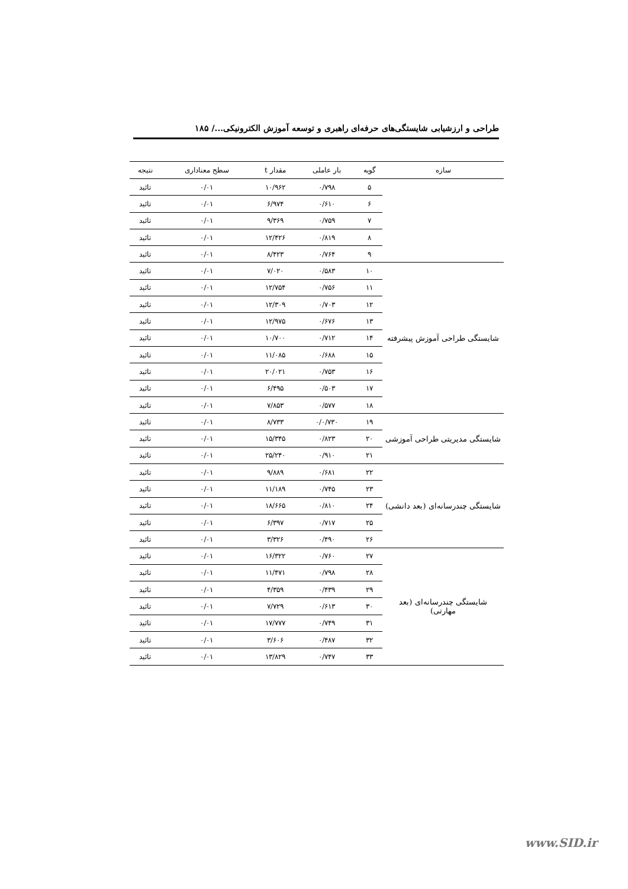طراحی و ارزشیابی شایستگی‌های حرفه‌ای راهبری و توسعه آموزش الکترونیکی.../ ۱۸۵
| سازه | گویه | بار عاملی | مقدار t | سطح معناداری | نتیجه |
| --- | --- | --- | --- | --- | --- |
| | ۵ | ۰/۷۹۸ | ۱۰/۹۶۲ | ۰/۰۱ | تائید |
| | ۶ | ۰/۶۱۰ | ۶/۹۷۴ | ۰/۰۱ | تائید |
| | ۷ | ۰/۷۵۹ | ۹/۳۶۹ | ۰/۰۱ | تائید |
| | ۸ | ۰/۸۱۹ | ۱۲/۴۲۶ | ۰/۰۱ | تائید |
| | ۹ | ۰/۷۶۴ | ۸/۴۲۳ | ۰/۰۱ | تائید |
| شایستگی طراحی آموزش پیشرفته | ۱۰ | ۰/۵۸۳ | ۷/۰۲۰ | ۰/۰۱ | تائید |
| | ۱۱ | ۰/۷۵۶ | ۱۲/۷۵۴ | ۰/۰۱ | تائید |
| | ۱۲ | ۰/۷۰۳ | ۱۲/۳۰۹ | ۰/۰۱ | تائید |
| | ۱۳ | ۰/۶۷۶ | ۱۲/۹۷۵ | ۰/۰۱ | تائید |
| | ۱۴ | ۰/۷۱۲ | ۱۰/۷۰۰ | ۰/۰۱ | تائید |
| | ۱۵ | ۰/۶۸۸ | ۱۱/۰۸۵ | ۰/۰۱ | تائید |
| | ۱۶ | ۰/۷۵۳ | ۲۰/۰۲۱ | ۰/۰۱ | تائید |
| | ۱۷ | ۰/۵۰۳ | ۶/۴۹۵ | ۰/۰۱ | تائید |
| | ۱۸ | ۰/۵۷۷ | ۷/۸۵۳ | ۰/۰۱ | تائید |
| شایستگی مدیریتی طراحی آموزشی | ۱۹ | ۰/۰/۷۳۰ | ۸/۷۳۳ | ۰/۰۱ | تائید |
| | ۲۰ | ۰/۸۲۳ | ۱۵/۳۴۵ | ۰/۰۱ | تائید |
| | ۲۱ | ۰/۹۱۰ | ۲۵/۲۴۰ | ۰/۰۱ | تائید |
| شایستگی چندرسانه‌ای (بعد دانشی) | ۲۲ | ۰/۶۸۱ | ۹/۸۸۹ | ۰/۰۱ | تائید |
| | ۲۳ | ۰/۷۴۵ | ۱۱/۱۸۹ | ۰/۰۱ | تائید |
| | ۲۴ | ۰/۸۱۰ | ۱۸/۶۶۵ | ۰/۰۱ | تائید |
| | ۲۵ | ۰/۷۱۷ | ۶/۳۹۷ | ۰/۰۱ | تائید |
| | ۲۶ | ۰/۴۹۰ | ۳/۳۲۶ | ۰/۰۱ | تائید |
| شایستگی چندرسانه‌ای (بعد مهارتی) | ۲۷ | ۰/۷۶۰ | ۱۶/۳۲۲ | ۰/۰۱ | تائید |
| | ۲۸ | ۰/۷۹۸ | ۱۱/۴۷۱ | ۰/۰۱ | تائید |
| | ۲۹ | ۰/۴۳۹ | ۴/۳۵۹ | ۰/۰۱ | تائید |
| | ۳۰ | ۰/۶۱۳ | ۷/۷۲۹ | ۰/۰۱ | تائید |
| | ۳۱ | ۰/۷۴۹ | ۱۷/۷۷۷ | ۰/۰۱ | تائید |
| | ۳۲ | ۰/۴۸۷ | ۳/۶۰۶ | ۰/۰۱ | تائید |
| | ۳۳ | ۰/۷۴۷ | ۱۳/۸۲۹ | ۰/۰۱ | تائید |
www.SID.ir